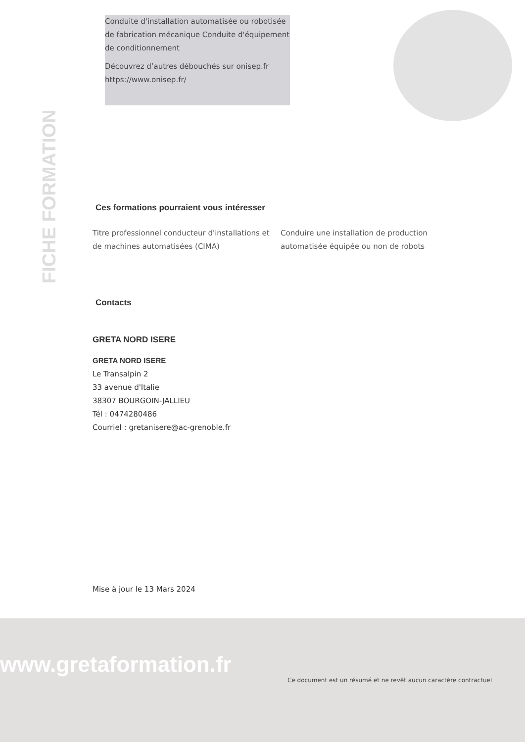Conduite d'installation automatisée ou robotisée de fabrication mécanique Conduite d'équipement de conditionnement
Découvrez d’autres débouchés sur onisep.fr https://www.onisep.fr/
FICHE FORMATION
Ces formations pourraient vous intéresser
Titre professionnel conducteur d'installations et de machines automatisées (CIMA) Conduire une installation de production automatisée équipée ou non de robots
Contacts
GRETA NORD ISERE
GRETA NORD ISERE
Le Transalpin 2
33 avenue d'Italie
38307 BOURGOIN-JALLIEU
Tél : 0474280486
Courriel : gretanisere@ac-grenoble.fr
Mise à jour le 13 Mars 2024
www.gretaformation.fr
Ce document est un résumé et ne revêt aucun caractère contractuel